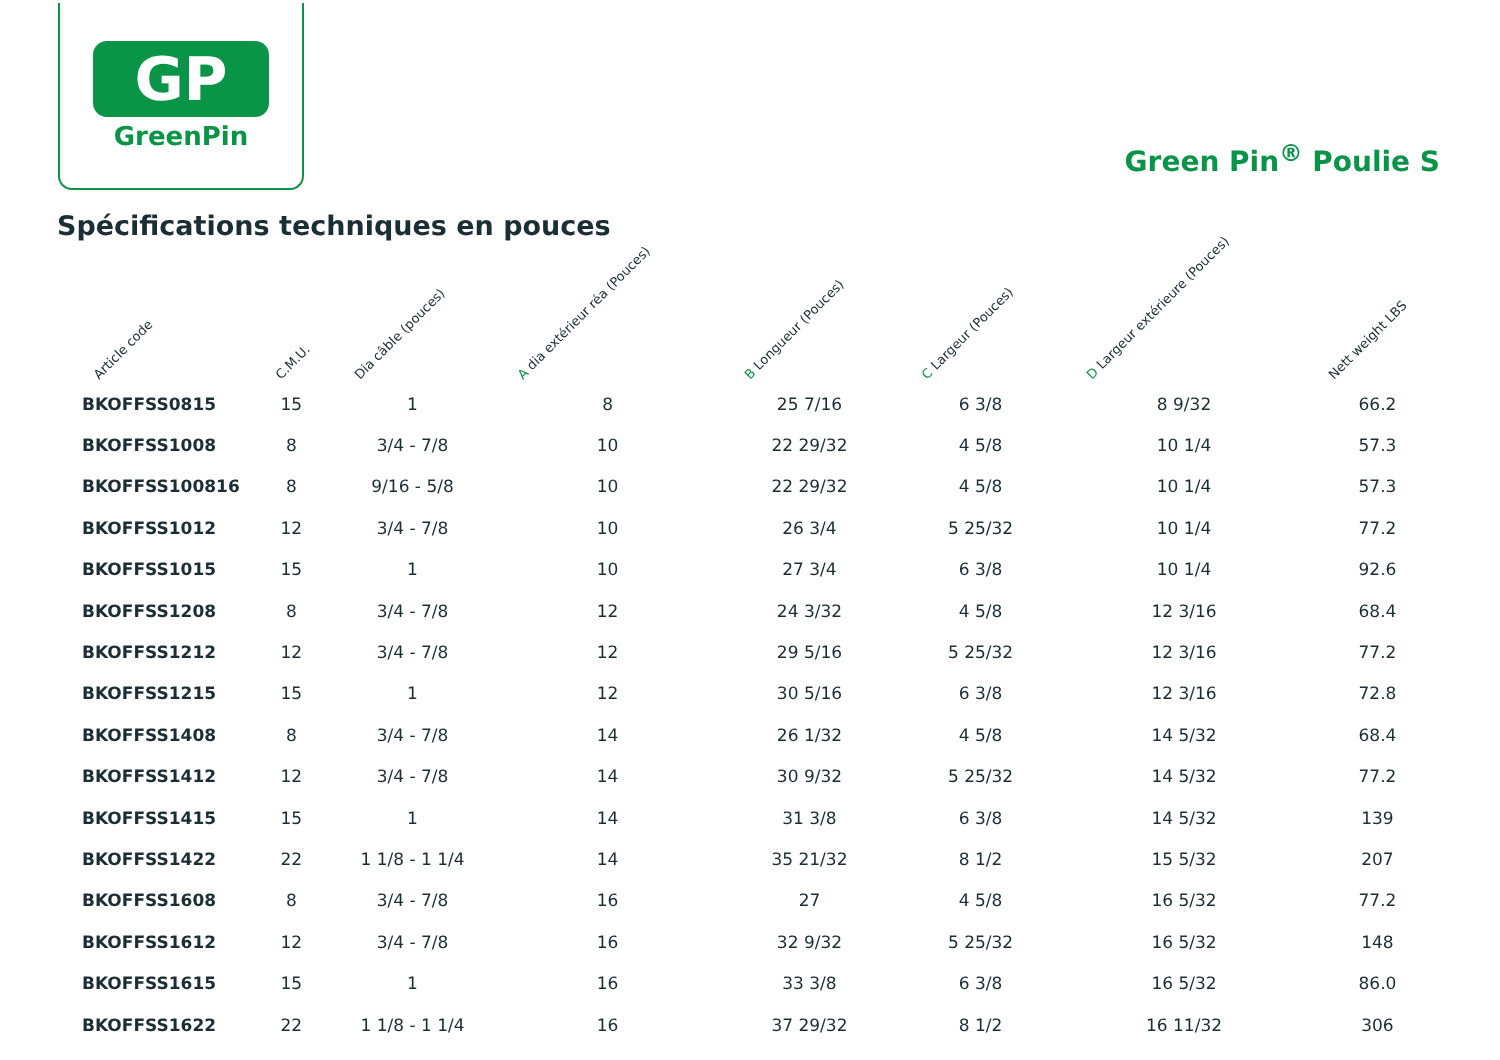GP
GreenPin
Green Pin<sup>®</sup> Poulie S
Spécifications techniques en pouces
| Article code | C.M.U. | Dia câble (pouces) | A dia extérieur réa (Pouces) | B Longueur (Pouces) | C Largeur (Pouces) | D Largeur extérieure (Pouces) | Nett weight LBS |
| --- | --- | --- | --- | --- | --- | --- | --- |
| BKOFFSS0815 | 15 | 1 | 8 | 25 7/16 | 6 3/8 | 8 9/32 | 66.2 |
| BKOFFSS1008 | 8 | 3/4 - 7/8 | 10 | 22 29/32 | 4 5/8 | 10 1/4 | 57.3 |
| BKOFFSS100816 | 8 | 9/16 - 5/8 | 10 | 22 29/32 | 4 5/8 | 10 1/4 | 57.3 |
| BKOFFSS1012 | 12 | 3/4 - 7/8 | 10 | 26 3/4 | 5 25/32 | 10 1/4 | 77.2 |
| BKOFFSS1015 | 15 | 1 | 10 | 27 3/4 | 6 3/8 | 10 1/4 | 92.6 |
| BKOFFSS1208 | 8 | 3/4 - 7/8 | 12 | 24 3/32 | 4 5/8 | 12 3/16 | 68.4 |
| BKOFFSS1212 | 12 | 3/4 - 7/8 | 12 | 29 5/16 | 5 25/32 | 12 3/16 | 77.2 |
| BKOFFSS1215 | 15 | 1 | 12 | 30 5/16 | 6 3/8 | 12 3/16 | 72.8 |
| BKOFFSS1408 | 8 | 3/4 - 7/8 | 14 | 26 1/32 | 4 5/8 | 14 5/32 | 68.4 |
| BKOFFSS1412 | 12 | 3/4 - 7/8 | 14 | 30 9/32 | 5 25/32 | 14 5/32 | 77.2 |
| BKOFFSS1415 | 15 | 1 | 14 | 31 3/8 | 6 3/8 | 14 5/32 | 139 |
| BKOFFSS1422 | 22 | 1 1/8 - 1 1/4 | 14 | 35 21/32 | 8 1/2 | 15 5/32 | 207 |
| BKOFFSS1608 | 8 | 3/4 - 7/8 | 16 | 27 | 4 5/8 | 16 5/32 | 77.2 |
| BKOFFSS1612 | 12 | 3/4 - 7/8 | 16 | 32 9/32 | 5 25/32 | 16 5/32 | 148 |
| BKOFFSS1615 | 15 | 1 | 16 | 33 3/8 | 6 3/8 | 16 5/32 | 86.0 |
| BKOFFSS1622 | 22 | 1 1/8 - 1 1/4 | 16 | 37 29/32 | 8 1/2 | 16 11/32 | 306 |